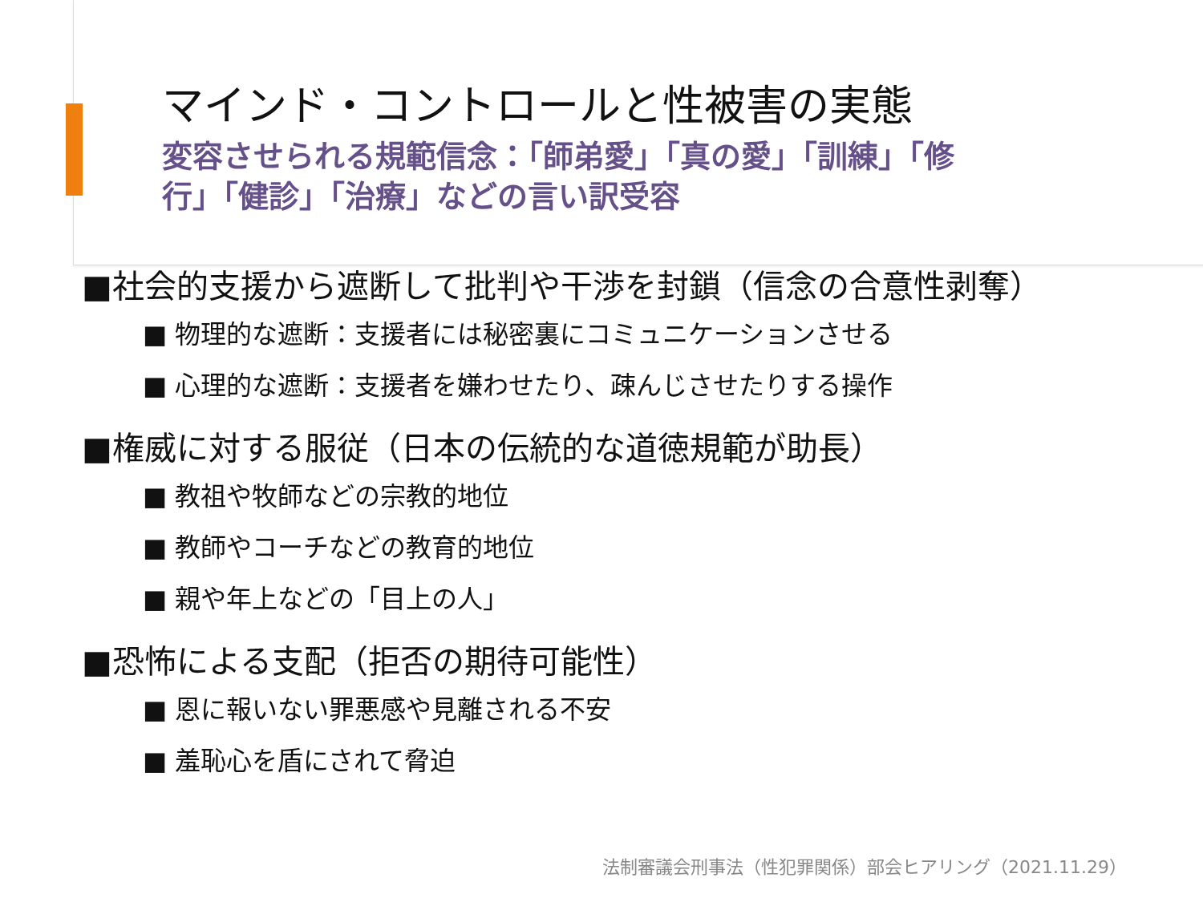マインド・コントロールと性被害の実態
変容させられる規範信念：「師弟愛」「真の愛」「訓練」「修行」「健診」「治療」などの言い訳受容
■社会的支援から遮断して批判や干渉を封鎖（信念の合意性剥奪）
■ 物理的な遮断：支援者には秘密裏にコミュニケーションさせる
■ 心理的な遮断：支援者を嫌わせたり、疎んじさせたりする操作
■権威に対する服従（日本の伝統的な道徳規範が助長）
■ 教祖や牧師などの宗教的地位
■ 教師やコーチなどの教育的地位
■ 親や年上などの「目上の人」
■恐怖による支配（拒否の期待可能性）
■ 恩に報いない罪悪感や見離される不安
■ 羞恥心を盾にされて脅迫
法制審議会刑事法（性犯罪関係）部会ヒアリング（2021.11.29）